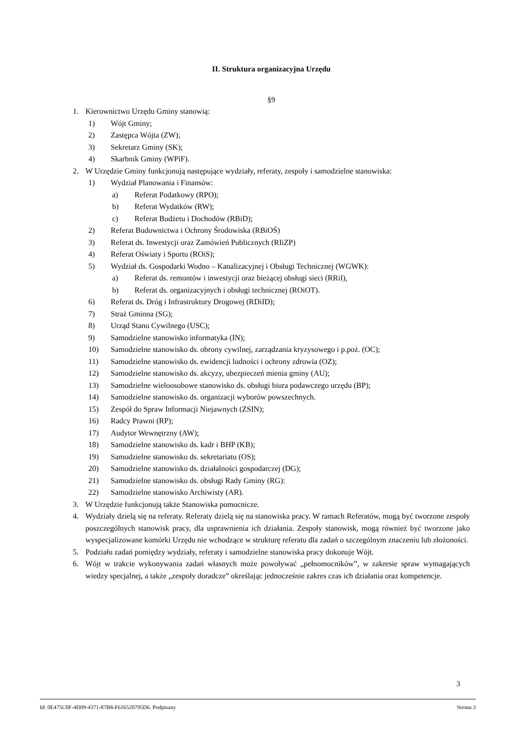II. Struktura organizacyjna Urzędu
§9
1. Kierownictwo Urzędu Gminy stanowią:
1) Wójt Gminy;
2) Zastępca Wójta (ZW);
3) Sekretarz Gminy (SK);
4) Skarbnik Gminy (WPiF).
2. W Urzędzie Gminy funkcjonują następujące wydziały, referaty, zespoły i samodzielne stanowiska:
1) Wydział Planowania i Finansów:
a) Referat Podatkowy (RPO);
b) Referat Wydatków (RW);
c) Referat Budżetu i Dochodów (RBiD);
2) Referat Budownictwa i Ochrony Środowiska (RBiOŚ)
3) Referat ds. Inwestycji oraz Zamówień Publicznych (RIiZP)
4) Referat Oświaty i Sportu (ROiS);
5) Wydział ds. Gospodarki Wodno – Kanalizacyjnej i Obsługi Technicznej (WGWK):
a) Referat ds. remontów i inwestycji oraz bieżącej obsługi sieci (RRiI),
b) Referat ds. organizacyjnych i obsługi technicznej (ROiOT).
6) Referat ds. Dróg i Infrastruktury Drogowej (RDiID);
7) Straż Gminna (SG);
8) Urząd Stanu Cywilnego (USC);
9) Samodzielne stanowisko informatyka (IN);
10) Samodzielne stanowisko ds. obrony cywilnej, zarządzania kryzysowego i p.poż. (OC);
11) Samodzielne stanowisko ds. ewidencji ludności i ochrony zdrowia (OZ);
12) Samodzielne stanowisko ds. akcyzy, ubezpieczeń mienia gminy (AU);
13) Samodzielne wieloosobowe stanowisko ds. obsługi biura podawczego urzędu (BP);
14) Samodzielne stanowisko ds. organizacji wyborów powszechnych.
15) Zespół do Spraw Informacji Niejawnych (ZSIN);
16) Radcy Prawni (RP);
17) Audytor Wewnętrzny (AW);
18) Samodzielne stanowisko ds. kadr i BHP (KB);
19) Samodzielne stanowisko ds. sekretariatu (OS);
20) Samodzielne stanowisko ds. działalności gospodarczej (DG);
21) Samodzielne stanowisko ds. obsługi Rady Gminy (RG):
22) Samodzielne stanowisko Archiwisty (AR).
3. W Urzędzie funkcjonują także Stanowiska pomocnicze.
4. Wydziały dzielą się na referaty. Referaty dzielą się na stanowiska pracy. W ramach Referatów, mogą być tworzone zespoły poszczególnych stanowisk pracy, dla usprawnienia ich działania. Zespoły stanowisk, mogą również być tworzone jako wyspecjalizowane komórki Urzędu nie wchodzące w strukturę referatu dla zadań o szczególnym znaczeniu lub złożoności.
5. Podziału zadań pomiędzy wydziały, referaty i samodzielne stanowiska pracy dokonuje Wójt.
6. Wójt w trakcie wykonywania zadań własnych może powoływać „pełnomocników”, w zakresie spraw wymagających wiedzy specjalnej, a także „zespoły doradcze” określając jednocześnie zakres czas ich działania oraz kompetencje.
3
Id: 0E475C0F-4D09-4371-87B8-F616520795D6. Podpisany Strona 3